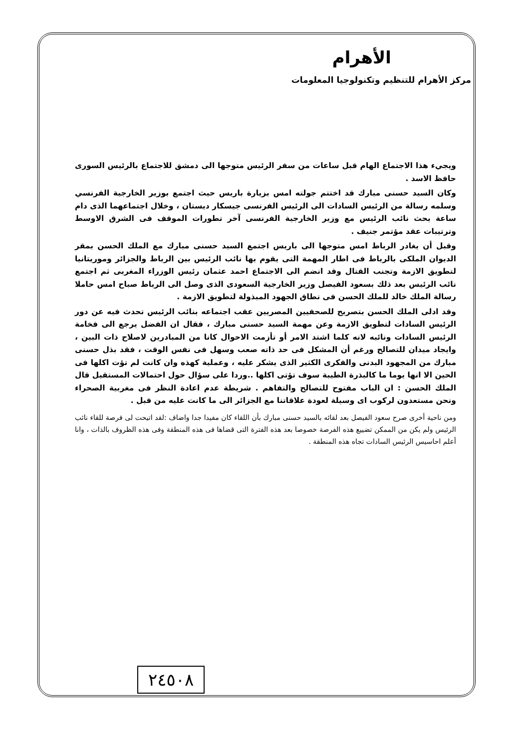الأهرام
مركز الأهرام للتنظيم وتكنولوجيا المعلومات
ويجيء هذا الاجتماع الهام قبل ساعات من سفر الرئيس متوجها الى دمشق للاجتماع بالرئيس السورى حافظ الاسد .
وكان السيد حسنى مبارك قد اختتم جولته امس بزيارة باريس حيث اجتمع بوزير الخارجية الفرنسي وسلمه رسالة من الرئيس السادات الى الرئيس الفرنسى جيسكار ديستان ، وخلال اجتماعهما الذى دام ساعة بحث نائب الرئيس مع وزير الخارجية الفرنسى آخر تطورات الموقف فى الشرق الاوسط وترتيبات عقد مؤتمر جنيف .
وقبل أن يغادر الرباط امس متوجها الى باريس اجتمع السيد حسنى مبارك مع الملك الحسن بمقر الديوان الملكى بالرباط فى اطار المهمة التى يقوم بها نائب الرئيس بين الرباط والجزائر وموريتانيا لتطويق الازمة وتجنب القتال وقد انضم الى الاجتماع احمد عثمان رئيس الوزراء المغربى ثم اجتمع نائب الرئيس بعد ذلك بسعود الفيصل وزير الخارجية السعودى الذى وصل الى الرباط صباح امس حاملا رسالة الملك خالد للملك الحسن فى نطاق الجهود المبذولة لتطويق الازمة .
وقد ادلى الملك الحسن بتصريح للصحفيين المصريين عقب اجتماعه بنائب الرئيس تحدث فيه عن دور الرئيس السادات لتطويق الازمة وعن مهمة السيد حسنى مبارك ، فقال ان الفضل يرجع الى فخامة الرئيس السادات ونائبه لانه كلما اشتد الامر أو تأزمت الاحوال كانا من المبادرين لاصلاح ذات البين ، وايجاد ميدان للتصالح ورغم أن المشكل فى حد ذاته صعب وسهل فى نفس الوقت ، فقد بذل حسنى مبارك من المجهود البدنى والفكرى الكثير الذى يشكر عليه ، وعملية كهذه وان كانت لم تؤت اكلها فى الحين الا انها يوما ما كالبذرة الطيبة سوف تؤتى اكلها ..وردا على سؤال حول احتمالات المستقبل قال الملك الحسن : ان الباب مفتوح للتصالح والتفاهم . شريطة عدم اعادة النظر فى مغربية الصحراء ونحن مستعدون لركوب اى وسيلة لعودة علاقاتنا مع الجزائر الى ما كانت عليه من قبل .
ومن ناحية أخرى صرح سعود الفيصل بعد لقائه بالسيد حسنى مبارك بأن اللقاء كان مفيدا جدا واضاف :لقد اتيحت لى فرصة للقاء نائب الرئيس ولم يكن من الممكن تضييع هذه الفرصة خصوصا بعد هذه الفترة التى قضاها فى هذه المنطقة وفى هذه الظروف بالذات ، وانا أعلم احاسيس الرئيس السادات تجاه هذه المنطقة .
٢٤٥٠٨